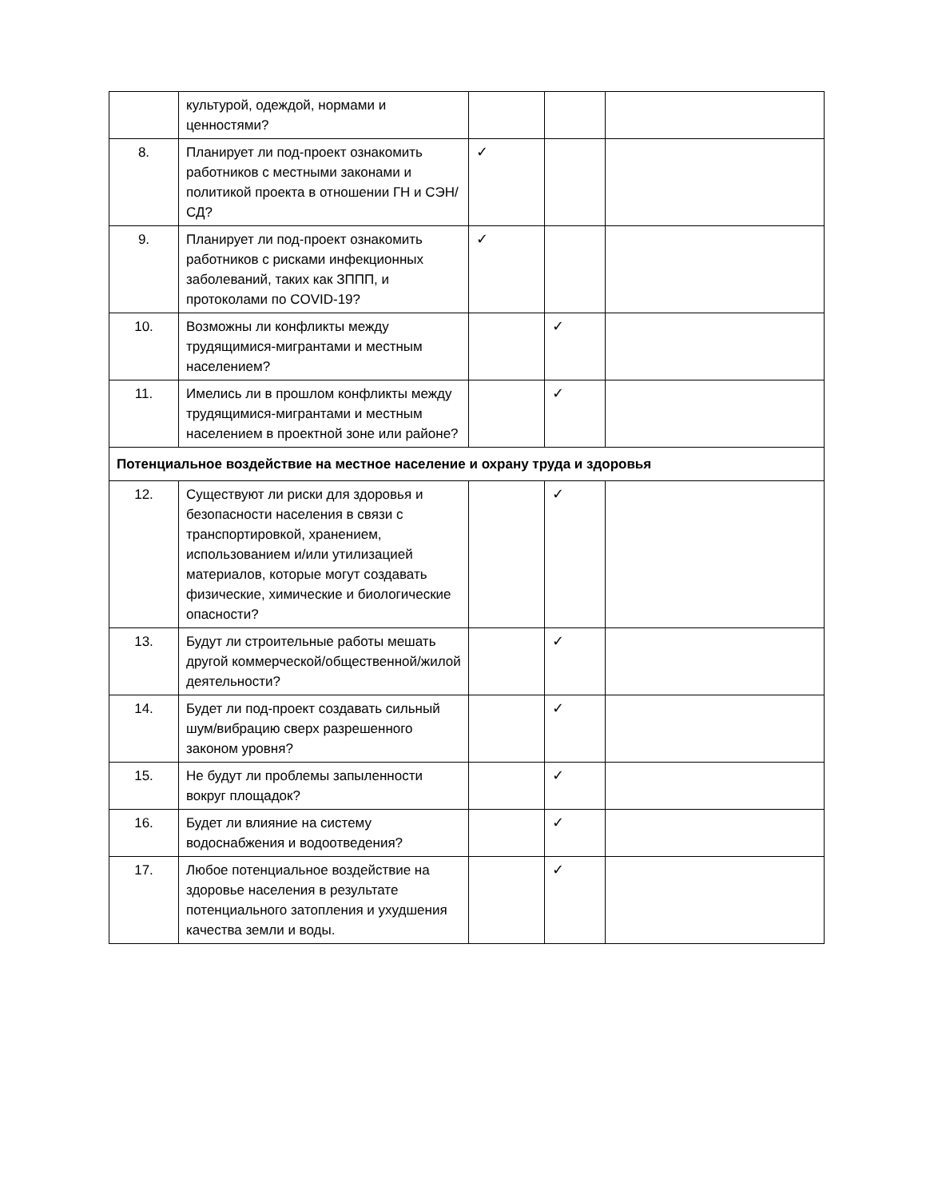| | культурой, одеждой, нормами и ценностями? | | | |
| 8. | Планирует ли под-проект ознакомить работников с местными законами и политикой проекта в отношении ГН и СЭН/СД? | ✓ | | |
| 9. | Планирует ли под-проект ознакомить работников с рисками инфекционных заболеваний, таких как ЗППП, и протоколами по COVID-19? | ✓ | | |
| 10. | Возможны ли конфликты между трудящимися-мигрантами и местным населением? | | ✓ | |
| 11. | Имелись ли в прошлом конфликты между трудящимися-мигрантами и местным населением в проектной зоне или районе? | | ✓ | |
| Потенциальное воздействие на местное население и охрану труда и здоровья | | | | |
| 12. | Существуют ли риски для здоровья и безопасности населения в связи с транспортировкой, хранением, использованием и/или утилизацией материалов, которые могут создавать физические, химические и биологические опасности? | | ✓ | |
| 13. | Будут ли строительные работы мешать другой коммерческой/общественной/жилой деятельности? | | ✓ | |
| 14. | Будет ли под-проект создавать сильный шум/вибрацию сверх разрешенного законом уровня? | | ✓ | |
| 15. | Не будут ли проблемы запыленности вокруг площадок? | | ✓ | |
| 16. | Будет ли влияние на систему водоснабжения и водоотведения? | | ✓ | |
| 17. | Любое потенциальное воздействие на здоровье населения в результате потенциального затопления и ухудшения качества земли и воды. | | ✓ | |